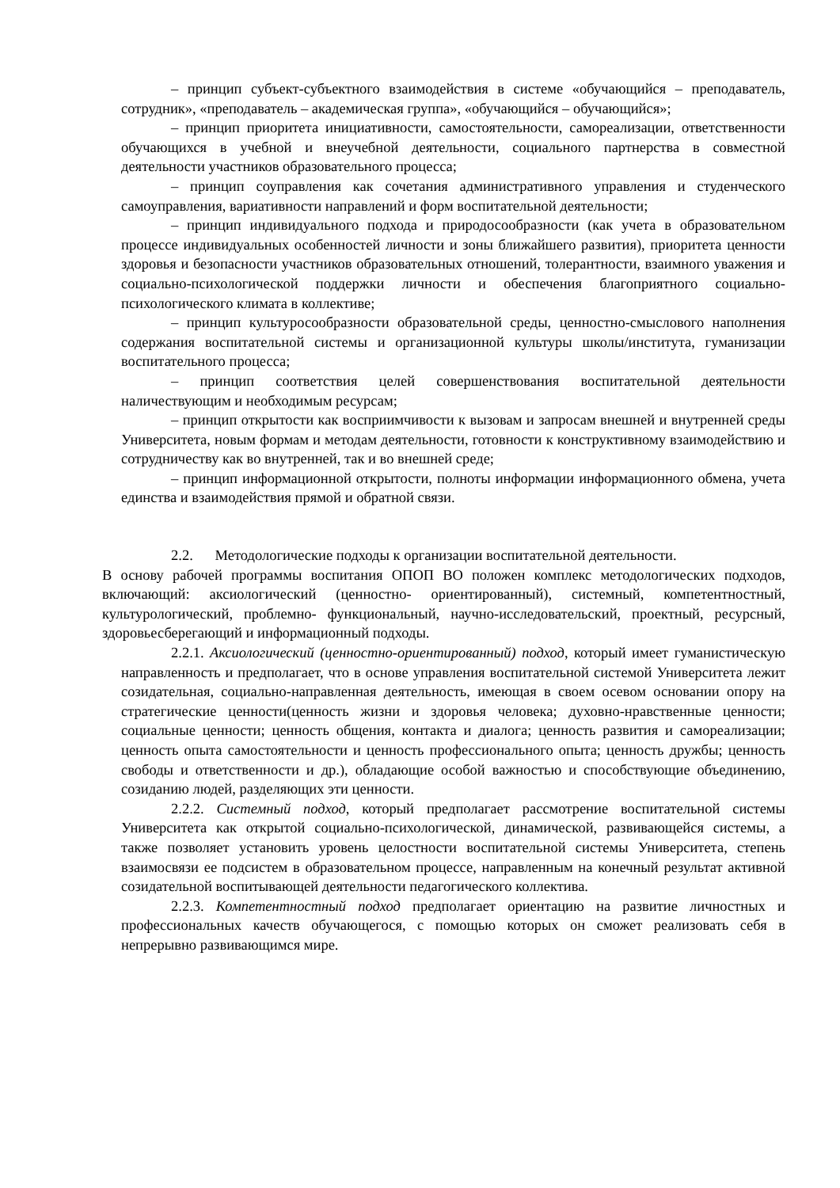– принцип субъект-субъектного взаимодействия в системе «обучающийся – преподаватель, сотрудник», «преподаватель – академическая группа», «обучающийся – обучающийся»;
– принцип приоритета инициативности, самостоятельности, самореализации, ответственности обучающихся в учебной и внеучебной деятельности, социального партнерства в совместной деятельности участников образовательного процесса;
– принцип соуправления как сочетания административного управления и студенческого самоуправления, вариативности направлений и форм воспитательной деятельности;
– принцип индивидуального подхода и природосообразности (как учета в образовательном процессе индивидуальных особенностей личности и зоны ближайшего развития), приоритета ценности здоровья и безопасности участников образовательных отношений, толерантности, взаимного уважения и социально-психологической поддержки личности и обеспечения благоприятного социально-психологического климата в коллективе;
– принцип культуросообразности образовательной среды, ценностно-смыслового наполнения содержания воспитательной системы и организационной культуры школы/института, гуманизации воспитательного процесса;
– принцип соответствия целей совершенствования воспитательной деятельности наличествующим и необходимым ресурсам;
– принцип открытости как восприимчивости к вызовам и запросам внешней и внутренней среды Университета, новым формам и методам деятельности, готовности к конструктивному взаимодействию и сотрудничеству как во внутренней, так и во внешней среде;
– принцип информационной открытости, полноты информации информационного обмена, учета единства и взаимодействия прямой и обратной связи.
2.2. Методологические подходы к организации воспитательной деятельности.
В основу рабочей программы воспитания ОПОП ВО положен комплекс методологических подходов, включающий: аксиологический (ценностно- ориентированный), системный, компетентностный, культурологический, проблемно- функциональный, научно-исследовательский, проектный, ресурсный, здоровьесберегающий и информационный подходы.
2.2.1. Аксиологический (ценностно-ориентированный) подход, который имеет гуманистическую направленность и предполагает, что в основе управления воспитательной системой Университета лежит созидательная, социально-направленная деятельность, имеющая в своем осевом основании опору на стратегические ценности(ценность жизни и здоровья человека; духовно-нравственные ценности; социальные ценности; ценность общения, контакта и диалога; ценность развития и самореализации; ценность опыта самостоятельности и ценность профессионального опыта; ценность дружбы; ценность свободы и ответственности и др.), обладающие особой важностью и способствующие объединению, созиданию людей, разделяющих эти ценности.
2.2.2. Системный подход, который предполагает рассмотрение воспитательной системы Университета как открытой социально-психологической, динамической, развивающейся системы, а также позволяет установить уровень целостности воспитательной системы Университета, степень взаимосвязи ее подсистем в образовательном процессе, направленным на конечный результат активной созидательной воспитывающей деятельности педагогического коллектива.
2.2.3. Компетентностный подход предполагает ориентацию на развитие личностных и профессиональных качеств обучающегося, с помощью которых он сможет реализовать себя в непрерывно развивающимся мире.